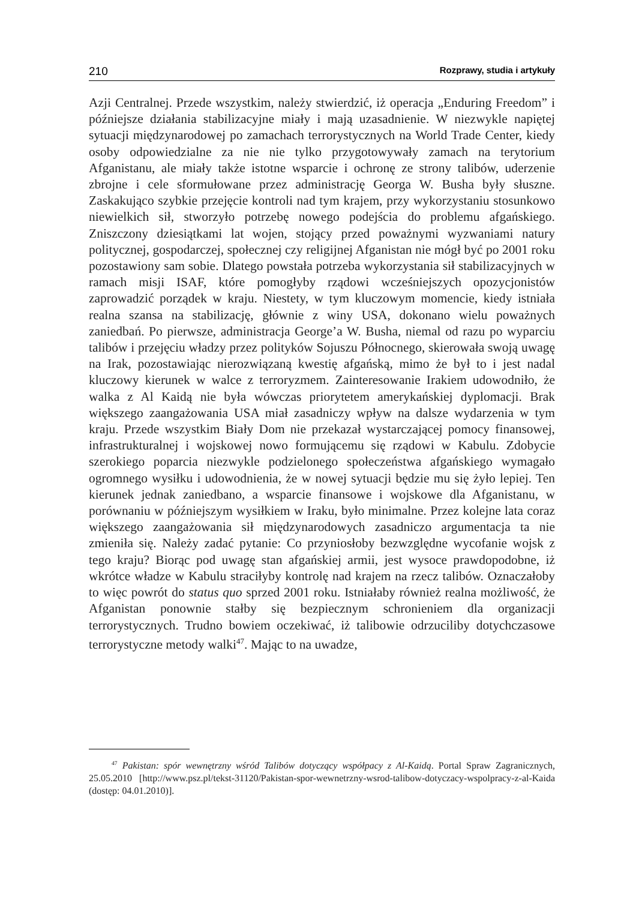210 Rozprawy, studia i artykuły
Azji Centralnej. Przede wszystkim, należy stwierdzić, iż operacja „Enduring Freedom” i późniejsze działania stabilizacyjne miały i mają uzasadnienie. W niezwykle napiętej sytuacji międzynarodowej po zamachach terrorystycznych na World Trade Center, kiedy osoby odpowiedzialne za nie nie tylko przygotowywały zamach na terytorium Afganistanu, ale miały także istotne wsparcie i ochronę ze strony talibów, uderzenie zbrojne i cele sformułowane przez administrację Georga W. Busha były słuszne. Zaskakująco szybkie przejęcie kontroli nad tym krajem, przy wykorzystaniu stosunkowo niewielkich sił, stworzyło potrzebę nowego podejścia do problemu afgańskiego. Zniszczony dziesiątkami lat wojen, stojący przed poważnymi wyzwaniami natury politycznej, gospodarczej, społecznej czy religijnej Afganistan nie mógł być po 2001 roku pozostawiony sam sobie. Dlatego powstała potrzeba wykorzystania sił stabilizacyjnych w ramach misji ISAF, które pomogłyby rządowi wcześniejszych opozycjonistów zaprowadzić porządek w kraju. Niestety, w tym kluczowym momencie, kiedy istniała realna szansa na stabilizację, głównie z winy USA, dokonano wielu poważnych zaniedbań. Po pierwsze, administracja George’a W. Busha, niemal od razu po wyparciu talibów i przejęciu władzy przez polityków Sojuszu Północnego, skierowała swoją uwagę na Irak, pozostawiając nierozwiązaną kwestię afgańską, mimo że był to i jest nadal kluczowy kierunek w walce z terroryzmem. Zainteresowanie Irakiem udowodniło, że walka z Al Kaidą nie była wówczas priorytetem amerykańskiej dyplomacji. Brak większego zaangażowania USA miał zasadniczy wpływ na dalsze wydarzenia w tym kraju. Przede wszystkim Biały Dom nie przekazał wystarczającej pomocy finansowej, infrastrukturalnej i wojskowej nowo formującemu się rządowi w Kabulu. Zdobycie szerokiego poparcia niezwykle podzielonego społeczeństwa afgańskiego wymagało ogromnego wysiłku i udowodnienia, że w nowej sytuacji będzie mu się żyło lepiej. Ten kierunek jednak zaniedbano, a wsparcie finansowe i wojskowe dla Afganistanu, w porównaniu w późniejszym wysiłkiem w Iraku, było minimalne. Przez kolejne lata coraz większego zaangażowania sił międzynarodowych zasadniczo argumentacja ta nie zmieniła się. Należy zadać pytanie: Co przyniosłoby bezwzględne wycofanie wojsk z tego kraju? Biorąc pod uwagę stan afgańskiej armii, jest wysoce prawdopodobne, iż wkrótce władze w Kabulu straciłyby kontrolę nad krajem na rzecz talibów. Oznaczałoby to więc powrót do status quo sprzed 2001 roku. Istniałaby również realna możliwość, że Afganistan ponownie stałby się bezpiecznym schronieniem dla organizacji terrorystycznych. Trudno bowiem oczekiwać, iż talibowie odrzuciliby dotychczasowe terrorystyczne metody walki<sup>47</sup>. Mając to na uwadze,
<sup>47</sup> Pakistan: spór wewnętrzny wśród Talibów dotyczący współpacy z Al-Kaidą. Portal Spraw Zagranicznych, 25.05.2010 [http://www.psz.pl/tekst-31120/Pakistan-spor-wewnetrzny-wsrod-talibow-dotyczacy-wspolpracy-z-al-Kaida (dostęp: 04.01.2010)].